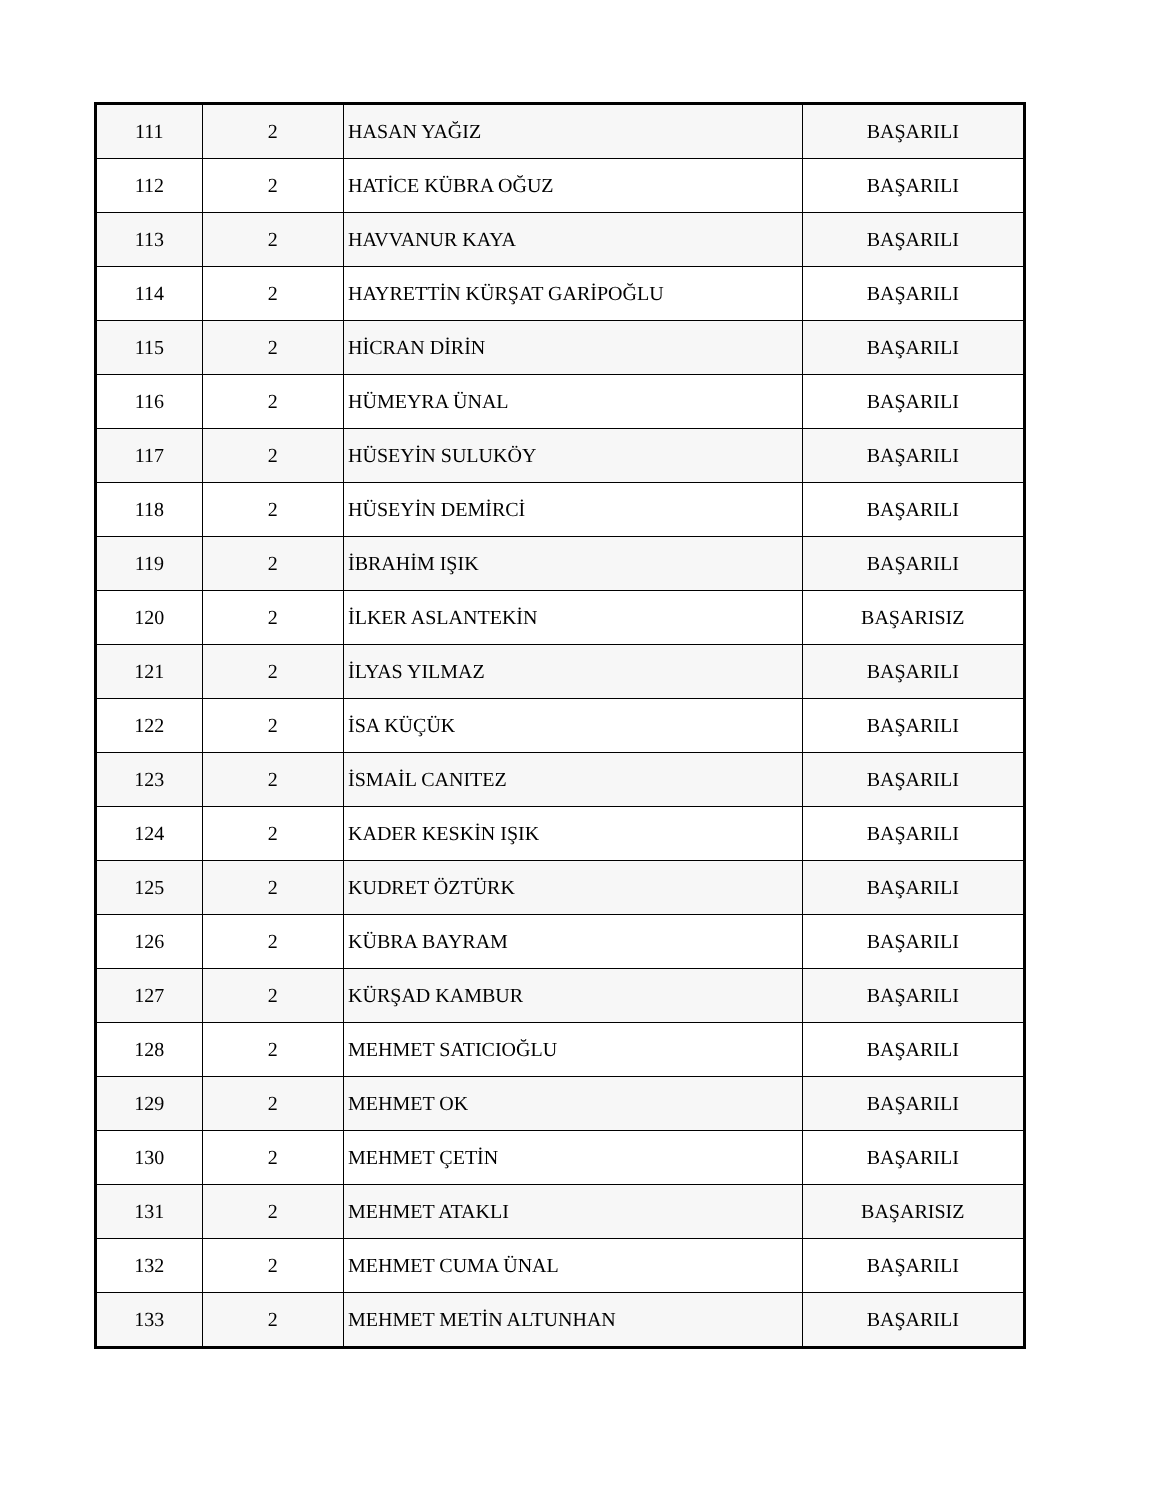| 111 | 2 | HASAN YAĞIZ | BAŞARILI |
| 112 | 2 | HATİCE KÜBRA OĞUZ | BAŞARILI |
| 113 | 2 | HAVVANUR KAYA | BAŞARILI |
| 114 | 2 | HAYRETTİN KÜRŞAT GARİPOĞLU | BAŞARILI |
| 115 | 2 | HİCRAN DİRİN | BAŞARILI |
| 116 | 2 | HÜMEYRA ÜNAL | BAŞARILI |
| 117 | 2 | HÜSEYİN SULUKÖY | BAŞARILI |
| 118 | 2 | HÜSEYİN DEMİRCİ | BAŞARILI |
| 119 | 2 | İBRAHİM IŞIK | BAŞARILI |
| 120 | 2 | İLKER ASLANTEKİN | BAŞARISIZ |
| 121 | 2 | İLYAS YILMAZ | BAŞARILI |
| 122 | 2 | İSA KÜÇÜK | BAŞARILI |
| 123 | 2 | İSMAİL CANITEZ | BAŞARILI |
| 124 | 2 | KADER KESKİN IŞIK | BAŞARILI |
| 125 | 2 | KUDRET ÖZTÜRK | BAŞARILI |
| 126 | 2 | KÜBRA BAYRAM | BAŞARILI |
| 127 | 2 | KÜRŞAD KAMBUR | BAŞARILI |
| 128 | 2 | MEHMET SATICIOĞLU | BAŞARILI |
| 129 | 2 | MEHMET OK | BAŞARILI |
| 130 | 2 | MEHMET ÇETİN | BAŞARILI |
| 131 | 2 | MEHMET ATAKLI | BAŞARISIZ |
| 132 | 2 | MEHMET CUMA ÜNAL | BAŞARILI |
| 133 | 2 | MEHMET METİN ALTUNHAN | BAŞARILI |